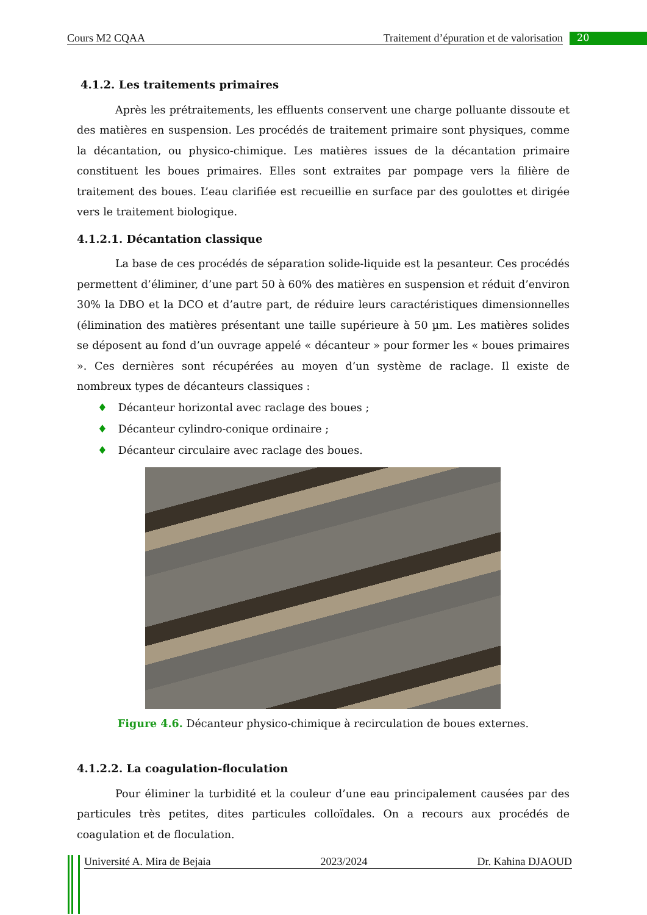Cours M2 CQAA Traitement d’épuration et de valorisation 20
4.1.2. Les traitements primaires
Après les prétraitements, les effluents conservent une charge polluante dissoute et des matières en suspension. Les procédés de traitement primaire sont physiques, comme la décantation, ou physico-chimique. Les matières issues de la décantation primaire constituent les boues primaires. Elles sont extraites par pompage vers la filière de traitement des boues. L’eau clarifiée est recueillie en surface par des goulottes et dirigée vers le traitement biologique.
4.1.2.1. Décantation classique
La base de ces procédés de séparation solide-liquide est la pesanteur. Ces procédés permettent d’éliminer, d’une part 50 à 60% des matières en suspension et réduit d’environ 30% la DBO et la DCO et d’autre part, de réduire leurs caractéristiques dimensionnelles (élimination des matières présentant une taille supérieure à 50 µm. Les matières solides se déposent au fond d’un ouvrage appelé « décanteur » pour former les « boues primaires ». Ces dernières sont récupérées au moyen d’un système de raclage. Il existe de nombreux types de décanteurs classiques :
♦ Décanteur horizontal avec raclage des boues ;
♦ Décanteur cylindro-conique ordinaire ;
♦ Décanteur circulaire avec raclage des boues.
Figure 4.6. Décanteur physico-chimique à recirculation de boues externes.
4.1.2.2. La coagulation-floculation
Pour éliminer la turbidité et la couleur d’une eau principalement causées par des particules très petites, dites particules colloïdales. On a recours aux procédés de coagulation et de floculation.
Université A. Mira de Bejaia 2023/2024 Dr. Kahina DJAOUD